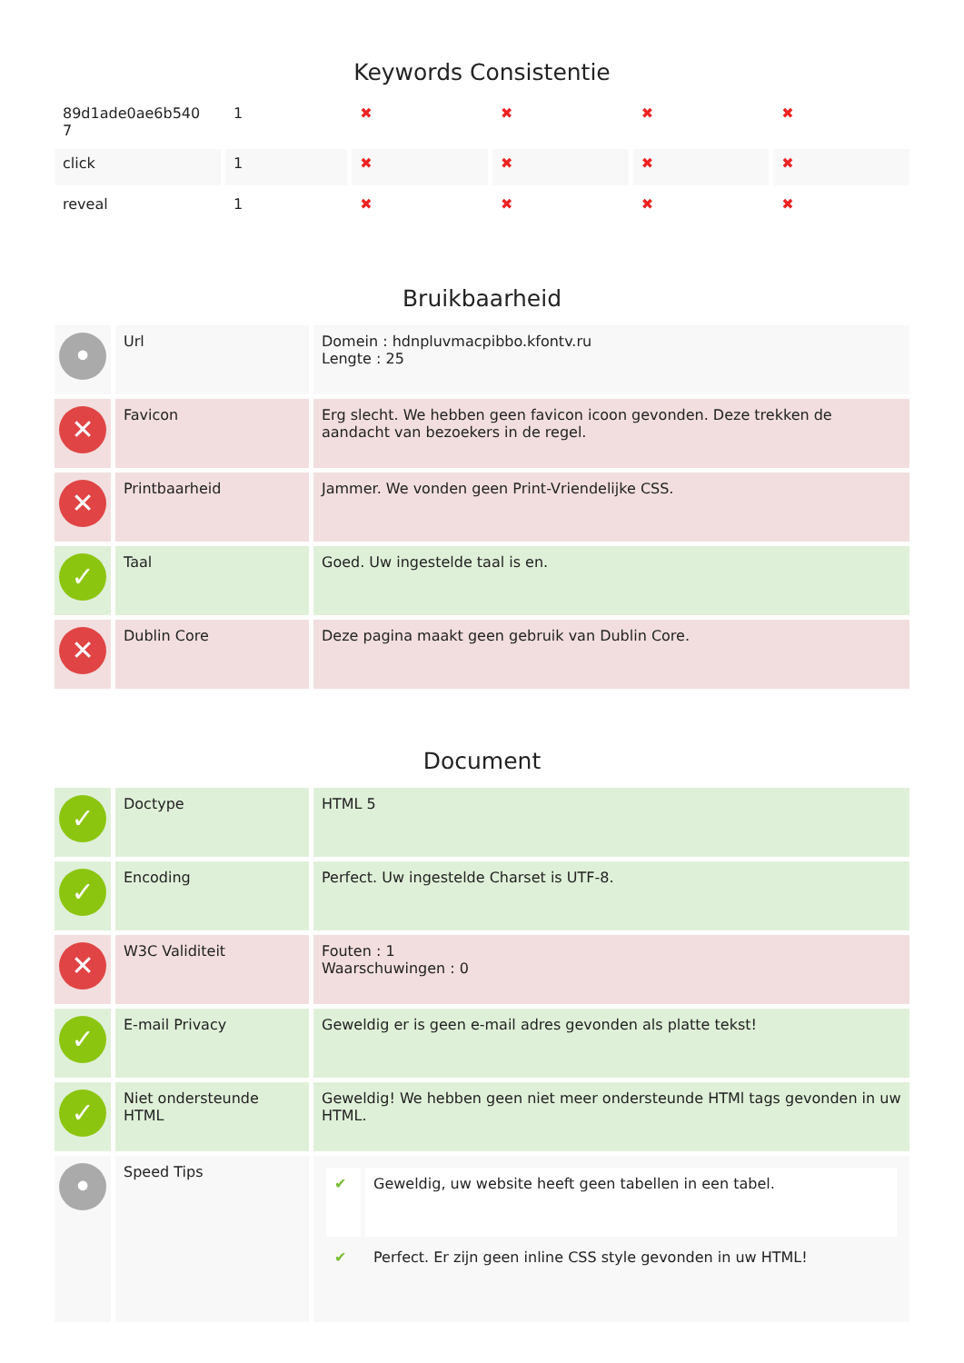Keywords Consistentie
| 89d1ade0ae6b540 7 | 1 | ✖ | ✖ | ✖ | ✖ |
| click | 1 | ✖ | ✖ | ✖ | ✖ |
| reveal | 1 | ✖ | ✖ | ✖ | ✖ |
Bruikbaarheid
| • | Url | Domein : hdnpluvmacpibbo.kfontv.ru Lengte : 25 |
| ✕ | Favicon | Erg slecht. We hebben geen favicon icoon gevonden. Deze trekken de aandacht van bezoekers in de regel. |
| ✕ | Printbaarheid | Jammer. We vonden geen Print-Vriendelijke CSS. |
| ✓ | Taal | Goed. Uw ingestelde taal is en. |
| ✕ | Dublin Core | Deze pagina maakt geen gebruik van Dublin Core. |
Document
| ✓ | Doctype | HTML 5 |
| ✓ | Encoding | Perfect. Uw ingestelde Charset is UTF-8. |
| ✕ | W3C Validiteit | Fouten : 1 Waarschuwingen : 0 |
| ✓ | E-mail Privacy | Geweldig er is geen e-mail adres gevonden als platte tekst! |
| ✓ | Niet ondersteunde HTML | Geweldig! We hebben geen niet meer ondersteunde HTMl tags gevonden in uw HTML. |
| • | Speed Tips | / ✔ / Geweldig, uw website heeft geen tabellen in een tabel. / / ✔ / Perfect. Er zijn geen inline CSS style gevonden in uw HTML! / |